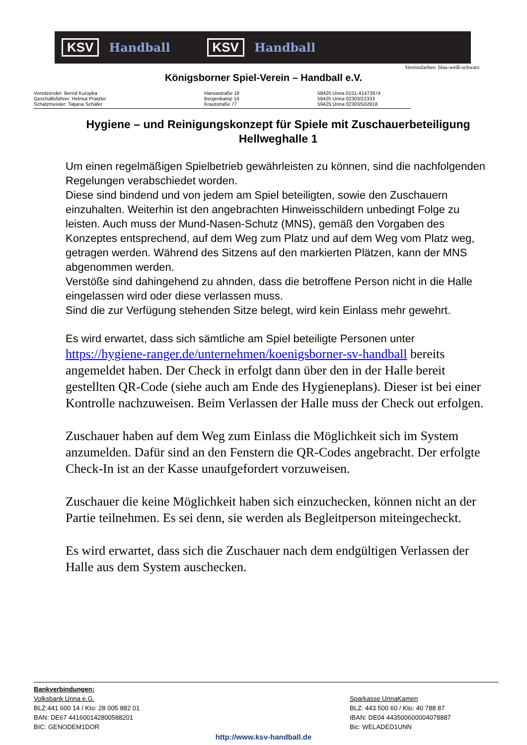KSV Handball KSV Handball
Vereinsfarben: blau-weiß-schwarz
Königsborner Spiel-Verein – Handball e.V.
Vorsitzender: Bernd Kuropka
Geschäftsführer: Helmut Pratzler
Schatzmeister: Tatjana Schäfer
Hansastraße 18
Bergenkamp 14
Krautstraße 77
59425 Unna 0151-41473874
59425 Unna 02303/22333
59425 Unna 02303/502818
Hygiene – und Reinigungskonzept für Spiele mit Zuschauerbeteiligung
Hellweghalle 1
Um einen regelmäßigen Spielbetrieb gewährleisten zu können, sind die nachfolgenden Regelungen verabschiedet worden.
Diese sind bindend und von jedem am Spiel beteiligten, sowie den Zuschauern einzuhalten. Weiterhin ist den angebrachten Hinweisschildern unbedingt Folge zu leisten. Auch muss der Mund-Nasen-Schutz (MNS), gemäß den Vorgaben des Konzeptes entsprechend, auf dem Weg zum Platz und auf dem Weg vom Platz weg, getragen werden. Während des Sitzens auf den markierten Plätzen, kann der MNS abgenommen werden.
Verstöße sind dahingehend zu ahnden, dass die betroffene Person nicht in die Halle eingelassen wird oder diese verlassen muss.
Sind die zur Verfügung stehenden Sitze belegt, wird kein Einlass mehr gewehrt.
Es wird erwartet, dass sich sämtliche am Spiel beteiligte Personen unter
https://hygiene-ranger.de/unternehmen/koenigsborner-sv-handball bereits angemeldet haben. Der Check in erfolgt dann über den in der Halle bereit gestellten QR-Code (siehe auch am Ende des Hygieneplans). Dieser ist bei einer Kontrolle nachzuweisen. Beim Verlassen der Halle muss der Check out erfolgen.
Zuschauer haben auf dem Weg zum Einlass die Möglichkeit sich im System anzumelden. Dafür sind an den Fenstern die QR-Codes angebracht. Der erfolgte Check-In ist an der Kasse unaufgefordert vorzuweisen.
Zuschauer die keine Möglichkeit haben sich einzuchecken, können nicht an der Partie teilnehmen. Es sei denn, sie werden als Begleitperson miteingecheckt.
Es wird erwartet, dass sich die Zuschauer nach dem endgültigen Verlassen der Halle aus dem System auschecken.
Bankverbindungen:
Volksbank Unna e.G.
BLZ:441 600 14 / Kto: 28 005 882 01
BAN: DE67 441600142800588201
BIC: GENODEM1DOR
Sparkasse UnnaKamen
BLZ: 443 500 60 / Kto: 40 788 87
IBAN: DE04 443500600004078887
Bic: WELADED1UNN
http://www.ksv-handball.de